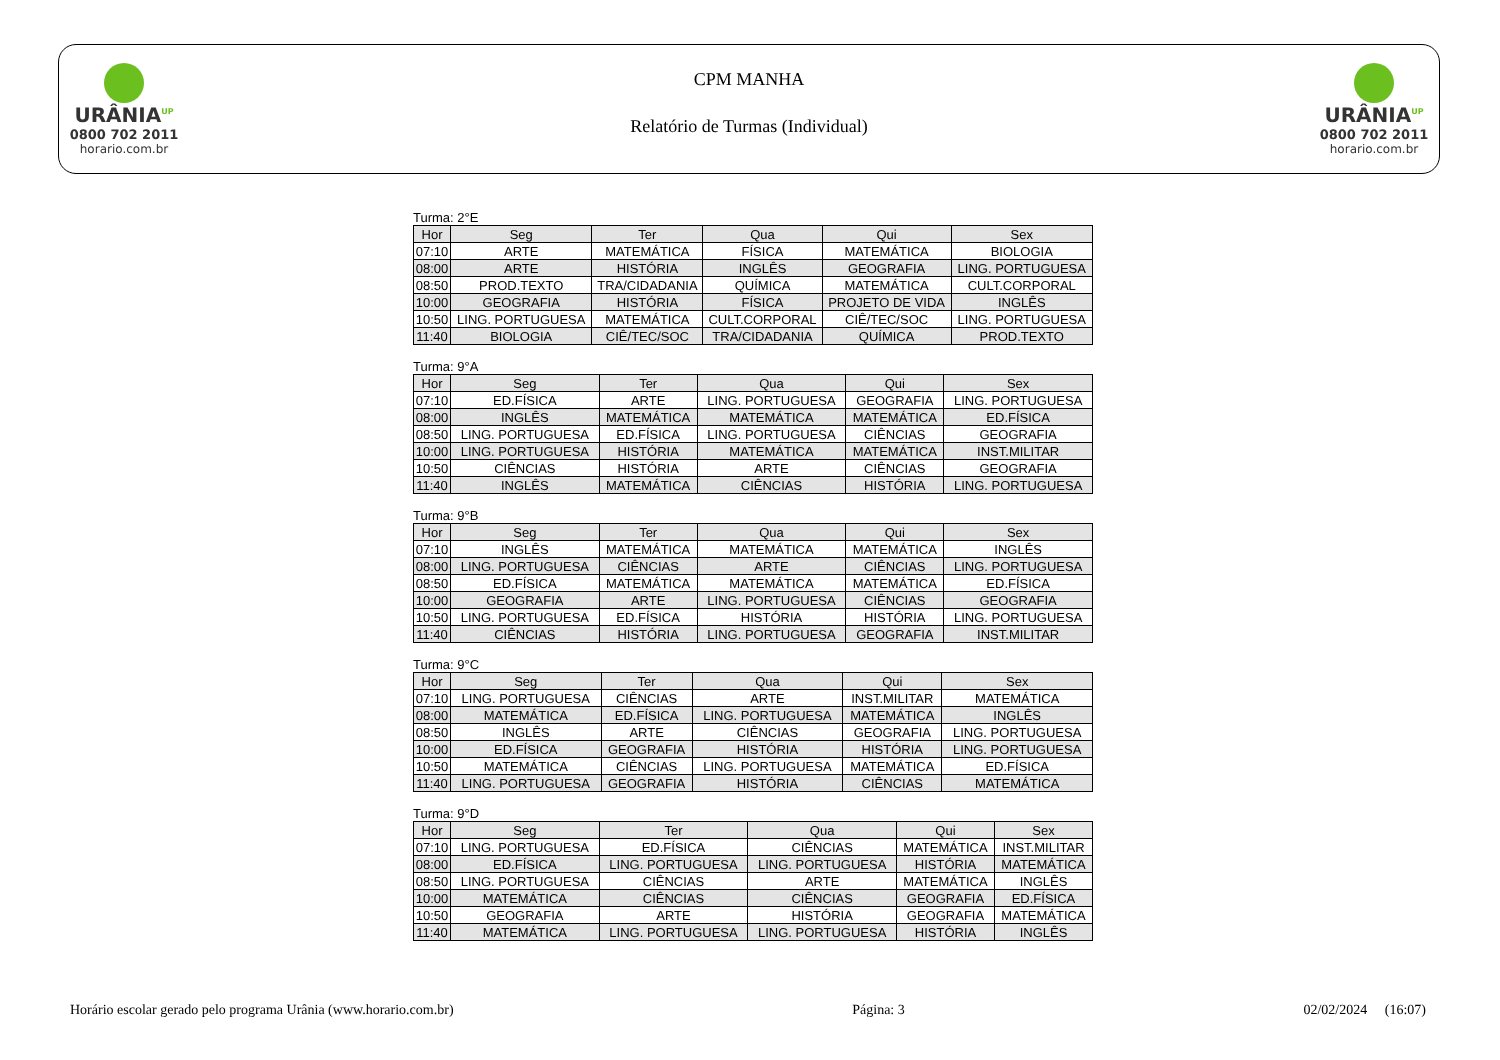URÂNIA<sup>UP</sup>
0800 702 2011
horario.com.br
CPM MANHA
Relatório de Turmas (Individual)
URÂNIA<sup>UP</sup>
0800 702 2011
horario.com.br
Turma: 2°E
| Hor | Seg | Ter | Qua | Qui | Sex |
| --- | --- | --- | --- | --- | --- |
| 07:10 | ARTE | MATEMÁTICA | FÍSICA | MATEMÁTICA | BIOLOGIA |
| 08:00 | ARTE | HISTÓRIA | INGLÊS | GEOGRAFIA | LING. PORTUGUESA |
| 08:50 | PROD.TEXTO | TRA/CIDADANIA | QUÍMICA | MATEMÁTICA | CULT.CORPORAL |
| 10:00 | GEOGRAFIA | HISTÓRIA | FÍSICA | PROJETO DE VIDA | INGLÊS |
| 10:50 | LING. PORTUGUESA | MATEMÁTICA | CULT.CORPORAL | CIÊ/TEC/SOC | LING. PORTUGUESA |
| 11:40 | BIOLOGIA | CIÊ/TEC/SOC | TRA/CIDADANIA | QUÍMICA | PROD.TEXTO |
Turma: 9°A
| Hor | Seg | Ter | Qua | Qui | Sex |
| --- | --- | --- | --- | --- | --- |
| 07:10 | ED.FÍSICA | ARTE | LING. PORTUGUESA | GEOGRAFIA | LING. PORTUGUESA |
| 08:00 | INGLÊS | MATEMÁTICA | MATEMÁTICA | MATEMÁTICA | ED.FÍSICA |
| 08:50 | LING. PORTUGUESA | ED.FÍSICA | LING. PORTUGUESA | CIÊNCIAS | GEOGRAFIA |
| 10:00 | LING. PORTUGUESA | HISTÓRIA | MATEMÁTICA | MATEMÁTICA | INST.MILITAR |
| 10:50 | CIÊNCIAS | HISTÓRIA | ARTE | CIÊNCIAS | GEOGRAFIA |
| 11:40 | INGLÊS | MATEMÁTICA | CIÊNCIAS | HISTÓRIA | LING. PORTUGUESA |
Turma: 9°B
| Hor | Seg | Ter | Qua | Qui | Sex |
| --- | --- | --- | --- | --- | --- |
| 07:10 | INGLÊS | MATEMÁTICA | MATEMÁTICA | MATEMÁTICA | INGLÊS |
| 08:00 | LING. PORTUGUESA | CIÊNCIAS | ARTE | CIÊNCIAS | LING. PORTUGUESA |
| 08:50 | ED.FÍSICA | MATEMÁTICA | MATEMÁTICA | MATEMÁTICA | ED.FÍSICA |
| 10:00 | GEOGRAFIA | ARTE | LING. PORTUGUESA | CIÊNCIAS | GEOGRAFIA |
| 10:50 | LING. PORTUGUESA | ED.FÍSICA | HISTÓRIA | HISTÓRIA | LING. PORTUGUESA |
| 11:40 | CIÊNCIAS | HISTÓRIA | LING. PORTUGUESA | GEOGRAFIA | INST.MILITAR |
Turma: 9°C
| Hor | Seg | Ter | Qua | Qui | Sex |
| --- | --- | --- | --- | --- | --- |
| 07:10 | LING. PORTUGUESA | CIÊNCIAS | ARTE | INST.MILITAR | MATEMÁTICA |
| 08:00 | MATEMÁTICA | ED.FÍSICA | LING. PORTUGUESA | MATEMÁTICA | INGLÊS |
| 08:50 | INGLÊS | ARTE | CIÊNCIAS | GEOGRAFIA | LING. PORTUGUESA |
| 10:00 | ED.FÍSICA | GEOGRAFIA | HISTÓRIA | HISTÓRIA | LING. PORTUGUESA |
| 10:50 | MATEMÁTICA | CIÊNCIAS | LING. PORTUGUESA | MATEMÁTICA | ED.FÍSICA |
| 11:40 | LING. PORTUGUESA | GEOGRAFIA | HISTÓRIA | CIÊNCIAS | MATEMÁTICA |
Turma: 9°D
| Hor | Seg | Ter | Qua | Qui | Sex |
| --- | --- | --- | --- | --- | --- |
| 07:10 | LING. PORTUGUESA | ED.FÍSICA | CIÊNCIAS | MATEMÁTICA | INST.MILITAR |
| 08:00 | ED.FÍSICA | LING. PORTUGUESA | LING. PORTUGUESA | HISTÓRIA | MATEMÁTICA |
| 08:50 | LING. PORTUGUESA | CIÊNCIAS | ARTE | MATEMÁTICA | INGLÊS |
| 10:00 | MATEMÁTICA | CIÊNCIAS | CIÊNCIAS | GEOGRAFIA | ED.FÍSICA |
| 10:50 | GEOGRAFIA | ARTE | HISTÓRIA | GEOGRAFIA | MATEMÁTICA |
| 11:40 | MATEMÁTICA | LING. PORTUGUESA | LING. PORTUGUESA | HISTÓRIA | INGLÊS |
Horário escolar gerado pelo programa Urânia (www.horario.com.br) Página: 3 02/02/2024 (16:07)